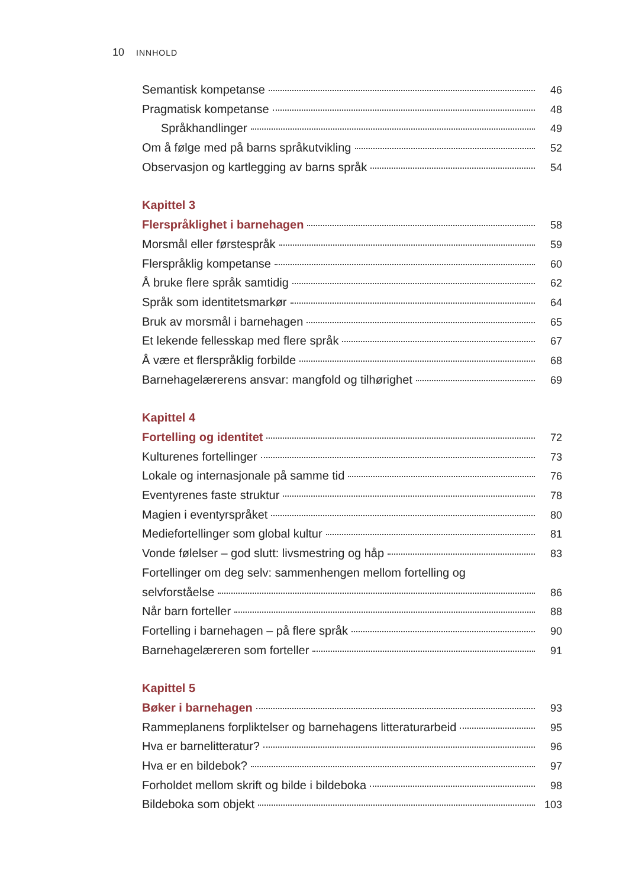10 INNHOLD
Semantisk kompetanse 46
Pragmatisk kompetanse 48
Språkhandlinger 49
Om å følge med på barns språkutvikling 52
Observasjon og kartlegging av barns språk 54
Kapittel 3
Flerspråklighet i barnehagen 58
Morsmål eller førstespråk 59
Flerspråklig kompetanse 60
Å bruke flere språk samtidig 62
Språk som identitetsmarkør 64
Bruk av morsmål i barnehagen 65
Et lekende fellesskap med flere språk 67
Å være et flerspråklig forbilde 68
Barnehagelærerens ansvar: mangfold og tilhørighet 69
Kapittel 4
Fortelling og identitet 72
Kulturenes fortellinger 73
Lokale og internasjonale på samme tid 76
Eventyrenes faste struktur 78
Magien i eventyrspråket 80
Mediefortellinger som global kultur 81
Vonde følelser – god slutt: livsmestring og håp 83
Fortellinger om deg selv: sammenhengen mellom fortelling og
selvforståelse 86
Når barn forteller 88
Fortelling i barnehagen – på flere språk 90
Barnehagelæreren som forteller 91
Kapittel 5
Bøker i barnehagen 93
Rammeplanens forpliktelser og barnehagens litteraturarbeid 95
Hva er barnelitteratur? 96
Hva er en bildebok? 97
Forholdet mellom skrift og bilde i bildeboka 98
Bildeboka som objekt 103